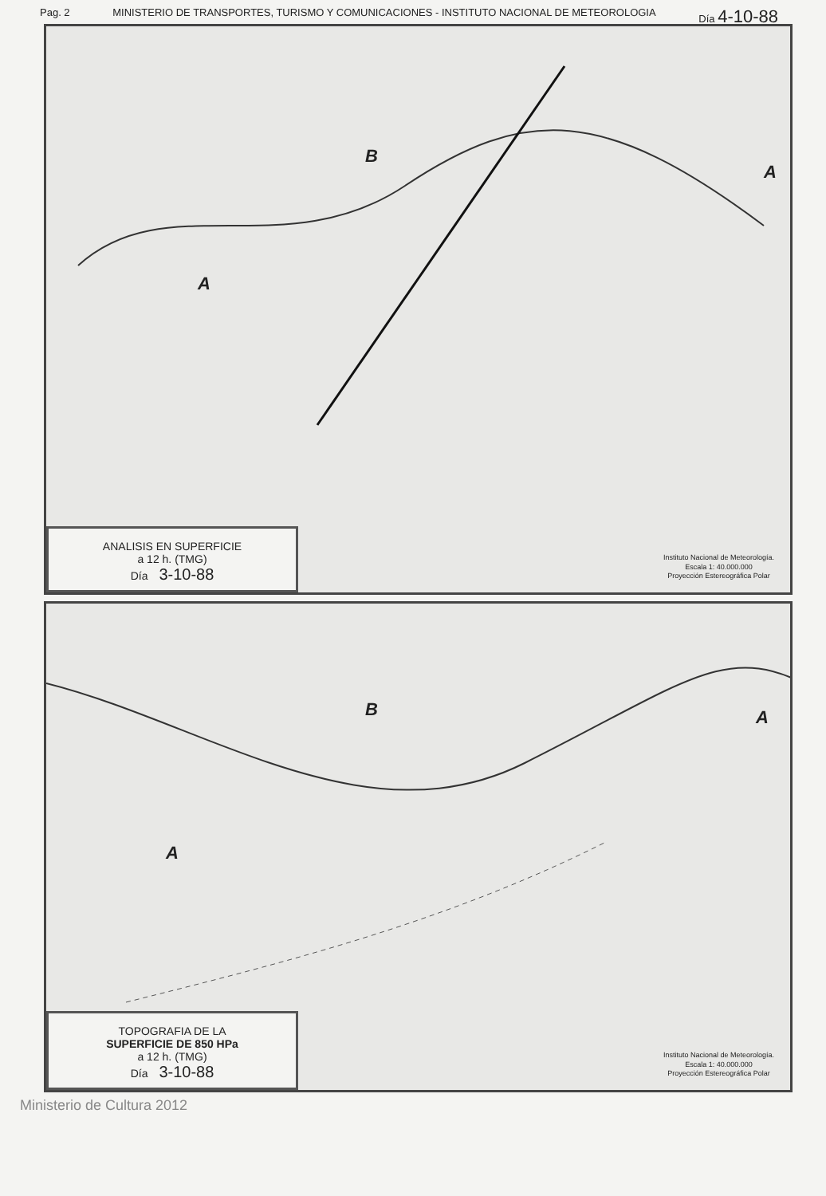Pag. 2 MINISTERIO DE TRANSPORTES, TURISMO Y COMUNICACIONES - INSTITUTO NACIONAL DE METEOROLOGIA Día 4-10-88
A
B
A
ANALISIS EN SUPERFICIE
a 12 h. (TMG)
Día 3-10-88
Instituto Nacional de Meteorología.
Escala 1: 40.000.000
Proyección Estereográfica Polar
A
B A
TOPOGRAFIA DE LA
SUPERFICIE DE 850 HPa
a 12 h. (TMG)
Día 3-10-88
Instituto Nacional de Meteorología.
Escala 1: 40.000.000
Proyección Estereográfica Polar
Ministerio de Cultura 2012